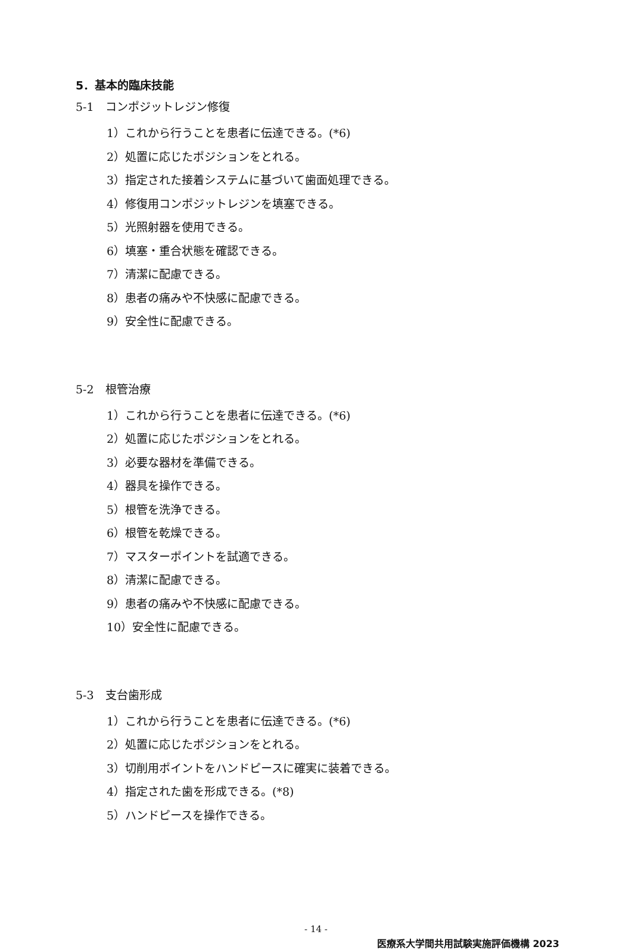5．基本的臨床技能
5-1　コンポジットレジン修復
1）これから行うことを患者に伝達できる。(*6)
2）処置に応じたポジションをとれる。
3）指定された接着システムに基づいて歯面処理できる。
4）修復用コンポジットレジンを填塞できる。
5）光照射器を使用できる。
6）填塞・重合状態を確認できる。
7）清潔に配慮できる。
8）患者の痛みや不快感に配慮できる。
9）安全性に配慮できる。
5-2　根管治療
1）これから行うことを患者に伝達できる。(*6)
2）処置に応じたポジションをとれる。
3）必要な器材を準備できる。
4）器具を操作できる。
5）根管を洗浄できる。
6）根管を乾燥できる。
7）マスターポイントを試適できる。
8）清潔に配慮できる。
9）患者の痛みや不快感に配慮できる。
10）安全性に配慮できる。
5-3　支台歯形成
1）これから行うことを患者に伝達できる。(*6)
2）処置に応じたポジションをとれる。
3）切削用ポイントをハンドピースに確実に装着できる。
4）指定された歯を形成できる。(*8)
5）ハンドピースを操作できる。
- 14 -
医療系大学間共用試験実施評価機構 2023